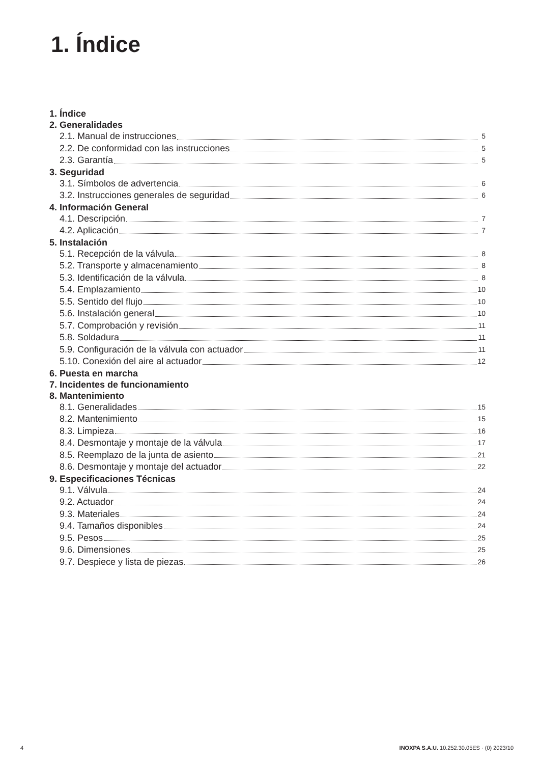1. Índice
1. Índice
2. Generalidades
2.1. Manual de instrucciones 5
2.2. De conformidad con las instrucciones 5
2.3. Garantía 5
3. Seguridad
3.1. Símbolos de advertencia 6
3.2. Instrucciones generales de seguridad 6
4. Información General
4.1. Descripción 7
4.2. Aplicación 7
5. Instalación
5.1. Recepción de la válvula 8
5.2. Transporte y almacenamiento 8
5.3. Identificación de la válvula 8
5.4. Emplazamiento 10
5.5. Sentido del flujo 10
5.6. Instalación general 10
5.7. Comprobación y revisión 11
5.8. Soldadura 11
5.9. Configuración de la válvula con actuador 11
5.10. Conexión del aire al actuador 12
6. Puesta en marcha
7. Incidentes de funcionamiento
8. Mantenimiento
8.1. Generalidades 15
8.2. Mantenimiento 15
8.3. Limpieza 16
8.4. Desmontaje y montaje de la válvula 17
8.5. Reemplazo de la junta de asiento 21
8.6. Desmontaje y montaje del actuador 22
9. Especificaciones Técnicas
9.1. Válvula 24
9.2. Actuador 24
9.3. Materiales 24
9.4. Tamaños disponibles 24
9.5. Pesos 25
9.6. Dimensiones 25
9.7. Despiece y lista de piezas 26
4 INOXPA S.A.U. 10.252.30.05ES · (0) 2023/10